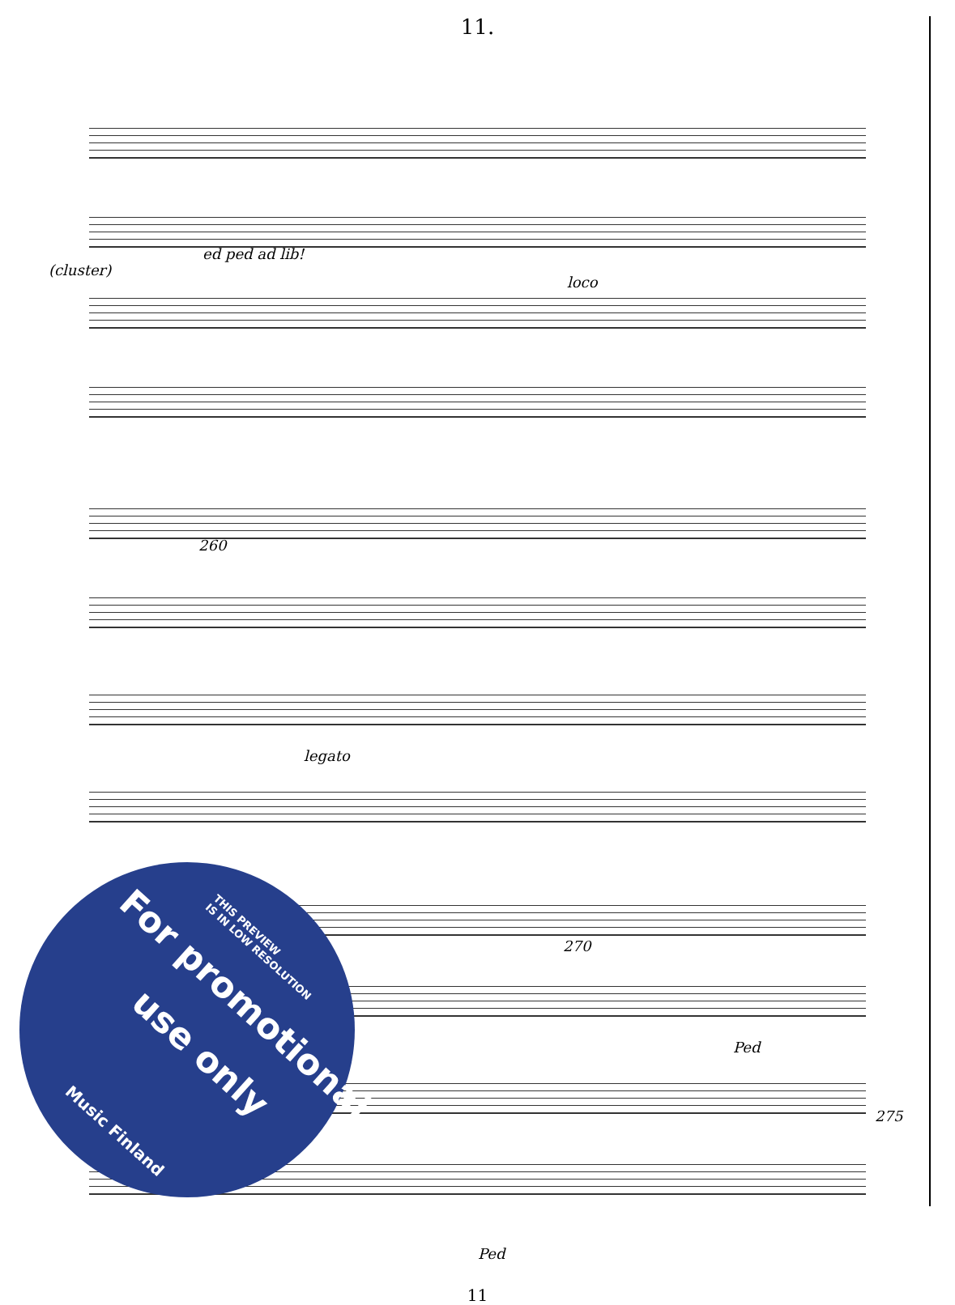11.
ed ped ad lib!
(cluster)
loco
260
legato
270
Ped
275
Ped
11
THIS PREVIEW
IS IN LOW RESOLUTION
For promotional
use only
Music Finland